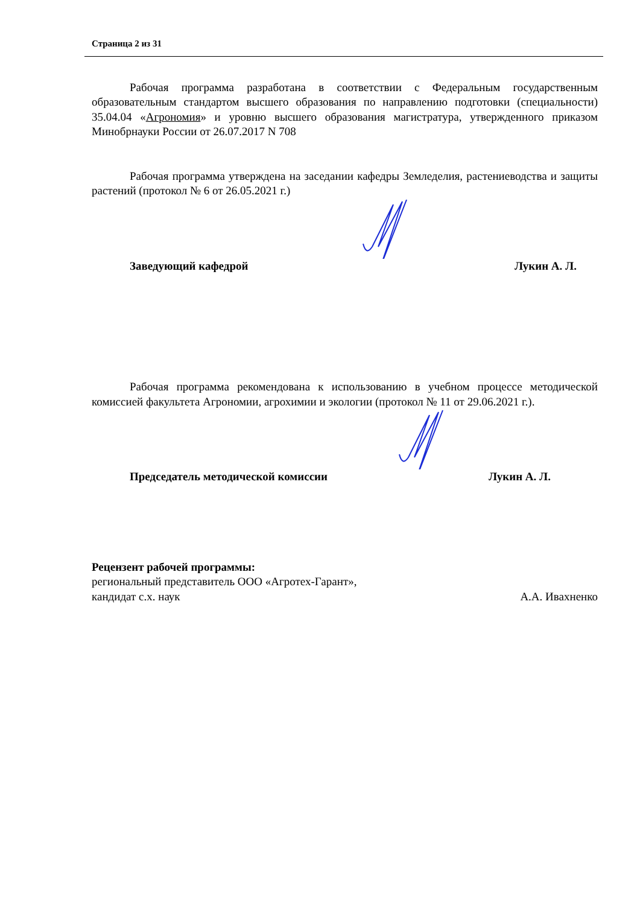Страница 2 из 31
Рабочая программа разработана в соответствии с Федеральным государственным образовательным стандартом высшего образования по направлению подготовки (специальности) 35.04.04 «Агрономия» и уровню высшего образования магистратура, утвержденного приказом Минобрнауки России от 26.07.2017 N 708
Рабочая программа утверждена на заседании кафедры Земледелия, растениеводства и защиты растений (протокол № 6 от 26.05.2021 г.)
Заведующий кафедрой Лукин А. Л.
Рабочая программа рекомендована к использованию в учебном процессе методической комиссией факультета Агрономии, агрохимии и экологии (протокол № 11 от 29.06.2021 г.).
Председатель методической комиссии Лукин А. Л.
Рецензент рабочей программы:
региональный представитель ООО «Агротех-Гарант»,
кандидат с.х. наук А.А. Ивахненко